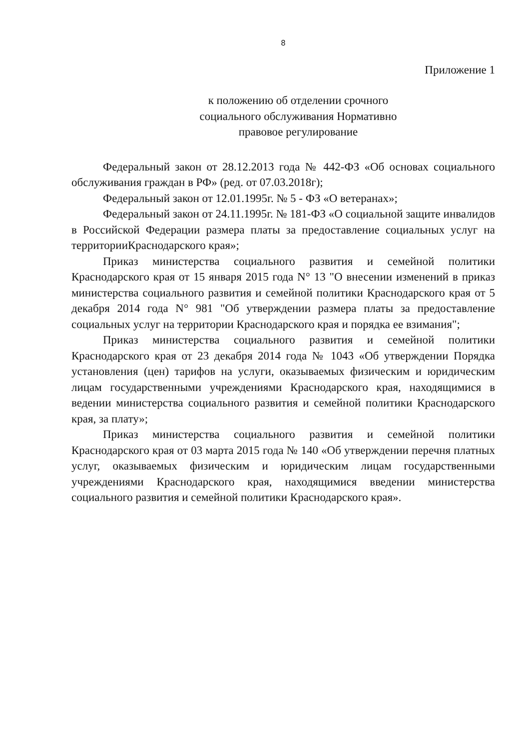8
Приложение 1
к положению об отделении срочного
социального обслуживания Нормативно
правовое регулирование
Федеральный закон от 28.12.2013 года № 442-ФЗ «Об основах социального обслуживания граждан в РФ» (ред. от 07.03.2018г);
Федеральный закон от 12.01.1995г. № 5 - ФЗ «О ветеранах»;
Федеральный закон от 24.11.1995г. № 181-ФЗ «О социальной защите инвалидов в Российской Федерации размера платы за предоставление социальных услуг на территорииКраснодарского края»;
Приказ министерства социального развития и семейной политики Краснодарского края от 15 января 2015 года N° 13 "О внесении изменений в приказ министерства социального развития и семейной политики Краснодарского края от 5 декабря 2014 года N° 981 "Об утверждении размера платы за предоставление социальных услуг на территории Краснодарского края и порядка ее взимания";
Приказ министерства социального развития и семейной политики Краснодарского края от 23 декабря 2014 года № 1043 «Об утверждении Порядка установления (цен) тарифов на услуги, оказываемых физическим и юридическим лицам государственными учреждениями Краснодарского края, находящимися в ведении министерства социального развития и семейной политики Краснодарского края, за плату»;
Приказ министерства социального развития и семейной политики Краснодарского края от 03 марта 2015 года № 140 «Об утверждении перечня платных услуг, оказываемых физическим и юридическим лицам государственными учреждениями Краснодарского края, находящимися введении министерства социального развития и семейной политики Краснодарского края».